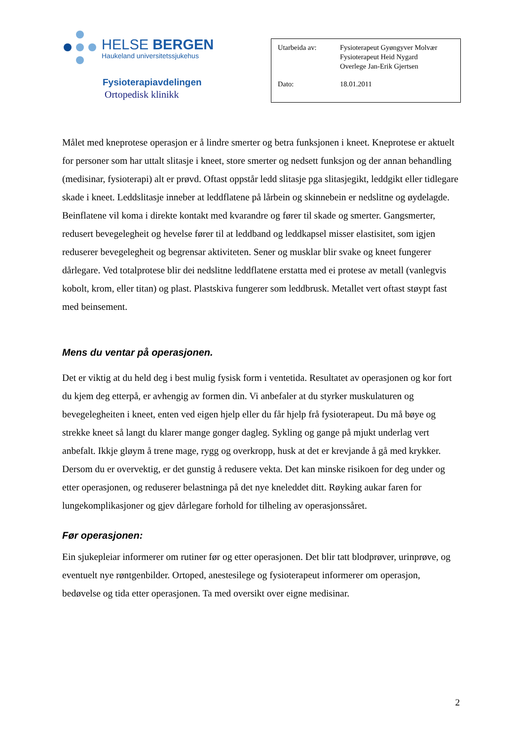HELSE BERGEN
Haukeland universitetssjukehus
Fysioterapiavdelingen
Ortopedisk klinikk
| Utarbeida av: | Fysioterapeut Gyøngyver Molvær Fysioterapeut Heid Nygard Overlege Jan-Erik Gjertsen |
| Dato: | 18.01.2011 |
Målet med kneprotese operasjon er å lindre smerter og betra funksjonen i kneet. Kneprotese er aktuelt for personer som har uttalt slitasje i kneet, store smerter og nedsett funksjon og der annan behandling (medisinar, fysioterapi) alt er prøvd. Oftast oppstår ledd slitasje pga slitasjegikt, leddgikt eller tidlegare skade i kneet. Leddslitasje inneber at leddflatene på lårbein og skinnebein er nedslitne og øydelagde. Beinflatene vil koma i direkte kontakt med kvarandre og fører til skade og smerter. Gangsmerter, redusert bevegelegheit og hevelse fører til at leddband og leddkapsel misser elastisitet, som igjen reduserer bevegelegheit og begrensar aktiviteten. Sener og musklar blir svake og kneet fungerer dårlegare. Ved totalprotese blir dei nedslitne leddflatene erstatta med ei protese av metall (vanlegvis kobolt, krom, eller titan) og plast. Plastskiva fungerer som leddbrusk. Metallet vert oftast støypt fast med beinsement.
Mens du ventar på operasjonen.
Det er viktig at du held deg i best mulig fysisk form i ventetida. Resultatet av operasjonen og kor fort du kjem deg etterpå, er avhengig av formen din. Vi anbefaler at du styrker muskulaturen og bevegelegheiten i kneet, enten ved eigen hjelp eller du får hjelp frå fysioterapeut. Du må bøye og strekke kneet så langt du klarer mange gonger dagleg. Sykling og gange på mjukt underlag vert anbefalt. Ikkje gløym å trene mage, rygg og overkropp, husk at det er krevjande å gå med krykker. Dersom du er overvektig, er det gunstig å redusere vekta. Det kan minske risikoen for deg under og etter operasjonen, og reduserer belastninga på det nye kneleddet ditt. Røyking aukar faren for lungekomplikasjoner og gjev dårlegare forhold for tilheling av operasjonssåret.
Før operasjonen:
Ein sjukepleiar informerer om rutiner før og etter operasjonen. Det blir tatt blodprøver, urinprøve, og eventuelt nye røntgenbilder. Ortoped, anestesilege og fysioterapeut informerer om operasjon, bedøvelse og tida etter operasjonen. Ta med oversikt over eigne medisinar.
2